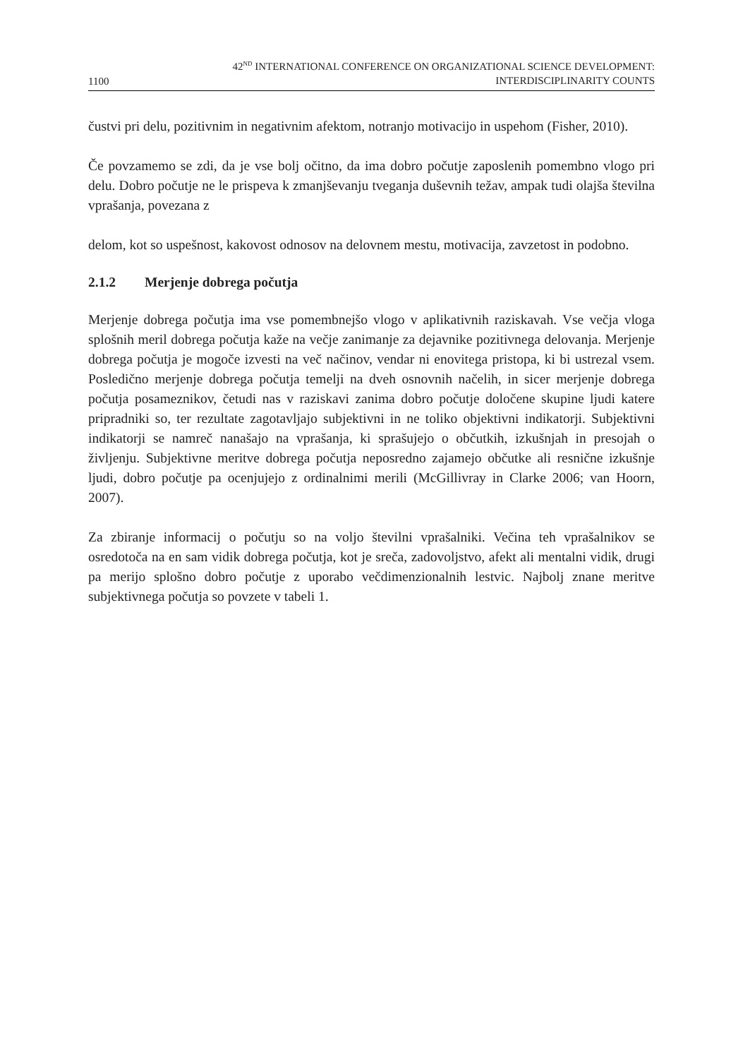1100
42<sup>ND</sup> INTERNATIONAL CONFERENCE ON ORGANIZATIONAL SCIENCE DEVELOPMENT:
INTERDISCIPLINARITY COUNTS
čustvi pri delu, pozitivnim in negativnim afektom, notranjo motivacijo in uspehom (Fisher, 2010).
Če povzamemo se zdi, da je vse bolj očitno, da ima dobro počutje zaposlenih pomembno vlogo pri delu. Dobro počutje ne le prispeva k zmanjševanju tveganja duševnih težav, ampak tudi olajša številna vprašanja, povezana z
delom, kot so uspešnost, kakovost odnosov na delovnem mestu, motivacija, zavzetost in podobno.
2.1.2 Merjenje dobrega počutja
Merjenje dobrega počutja ima vse pomembnejšo vlogo v aplikativnih raziskavah. Vse večja vloga splošnih meril dobrega počutja kaže na večje zanimanje za dejavnike pozitivnega delovanja. Merjenje dobrega počutja je mogoče izvesti na več načinov, vendar ni enovitega pristopa, ki bi ustrezal vsem. Posledično merjenje dobrega počutja temelji na dveh osnovnih načelih, in sicer merjenje dobrega počutja posameznikov, četudi nas v raziskavi zanima dobro počutje določene skupine ljudi katere pripradniki so, ter rezultate zagotavljajo subjektivni in ne toliko objektivni indikatorji. Subjektivni indikatorji se namreč nanašajo na vprašanja, ki sprašujejo o občutkih, izkušnjah in presojah o življenju. Subjektivne meritve dobrega počutja neposredno zajamejo občutke ali resnične izkušnje ljudi, dobro počutje pa ocenjujejo z ordinalnimi merili (McGillivray in Clarke 2006; van Hoorn, 2007).
Za zbiranje informacij o počutju so na voljo številni vprašalniki. Večina teh vprašalnikov se osredotoča na en sam vidik dobrega počutja, kot je sreča, zadovoljstvo, afekt ali mentalni vidik, drugi pa merijo splošno dobro počutje z uporabo večdimenzionalnih lestvic. Najbolj znane meritve subjektivnega počutja so povzete v tabeli 1.